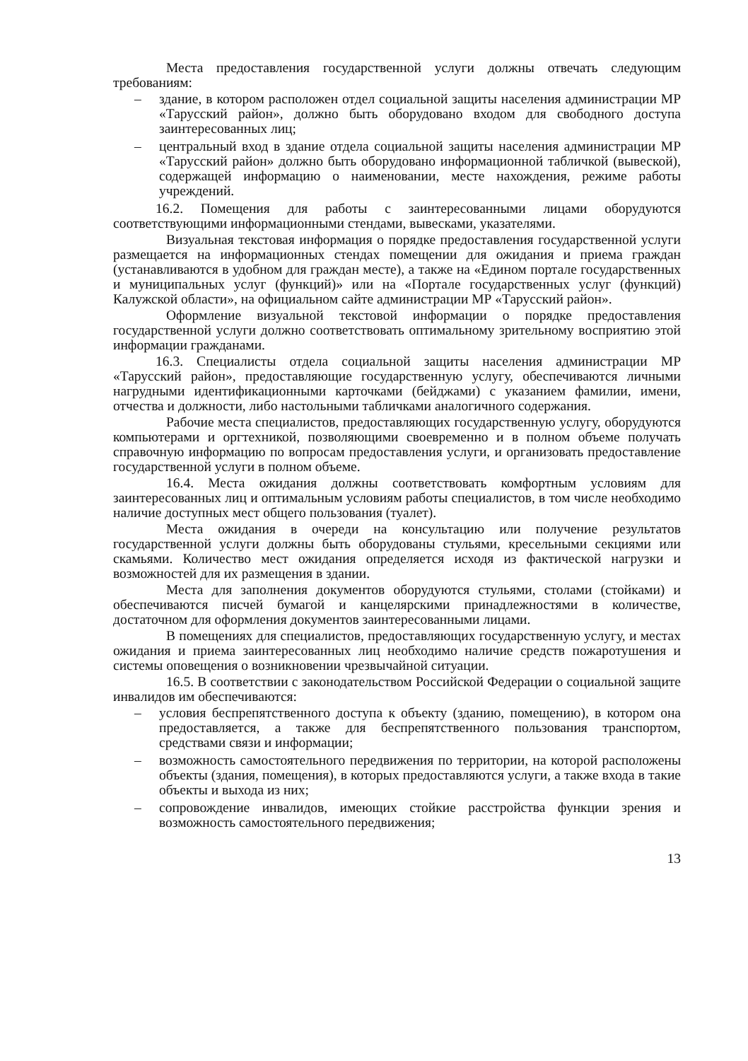Места предоставления государственной услуги должны отвечать следующим требованиям:
– здание, в котором расположен отдел социальной защиты населения администрации МР «Тарусский район», должно быть оборудовано входом для свободного доступа заинтересованных лиц;
– центральный вход в здание отдела социальной защиты населения администрации МР «Тарусский район» должно быть оборудовано информационной табличкой (вывеской), содержащей информацию о наименовании, месте нахождения, режиме работы учреждений.
16.2. Помещения для работы с заинтересованными лицами оборудуются соответствующими информационными стендами, вывесками, указателями.
Визуальная текстовая информация о порядке предоставления государственной услуги размещается на информационных стендах помещении для ожидания и приема граждан (устанавливаются в удобном для граждан месте), а также на «Едином портале государственных и муниципальных услуг (функций)» или на «Портале государственных услуг (функций) Калужской области», на официальном сайте администрации МР «Тарусский район».
Оформление визуальной текстовой информации о порядке предоставления государственной услуги должно соответствовать оптимальному зрительному восприятию этой информации гражданами.
16.3. Специалисты отдела социальной защиты населения администрации МР «Тарусский район», предоставляющие государственную услугу, обеспечиваются личными нагрудными идентификационными карточками (бейджами) с указанием фамилии, имени, отчества и должности, либо настольными табличками аналогичного содержания.
Рабочие места специалистов, предоставляющих государственную услугу, оборудуются компьютерами и оргтехникой, позволяющими своевременно и в полном объеме получать справочную информацию по вопросам предоставления услуги, и организовать предоставление государственной услуги в полном объеме.
16.4. Места ожидания должны соответствовать комфортным условиям для заинтересованных лиц и оптимальным условиям работы специалистов, в том числе необходимо наличие доступных мест общего пользования (туалет).
Места ожидания в очереди на консультацию или получение результатов государственной услуги должны быть оборудованы стульями, кресельными секциями или скамьями. Количество мест ожидания определяется исходя из фактической нагрузки и возможностей для их размещения в здании.
Места для заполнения документов оборудуются стульями, столами (стойками) и обеспечиваются писчей бумагой и канцелярскими принадлежностями в количестве, достаточном для оформления документов заинтересованными лицами.
В помещениях для специалистов, предоставляющих государственную услугу, и местах ожидания и приема заинтересованных лиц необходимо наличие средств пожаротушения и системы оповещения о возникновении чрезвычайной ситуации.
16.5. В соответствии с законодательством Российской Федерации о социальной защите инвалидов им обеспечиваются:
– условия беспрепятственного доступа к объекту (зданию, помещению), в котором она предоставляется, а также для беспрепятственного пользования транспортом, средствами связи и информации;
– возможность самостоятельного передвижения по территории, на которой расположены объекты (здания, помещения), в которых предоставляются услуги, а также входа в такие объекты и выхода из них;
– сопровождение инвалидов, имеющих стойкие расстройства функции зрения и возможность самостоятельного передвижения;
13